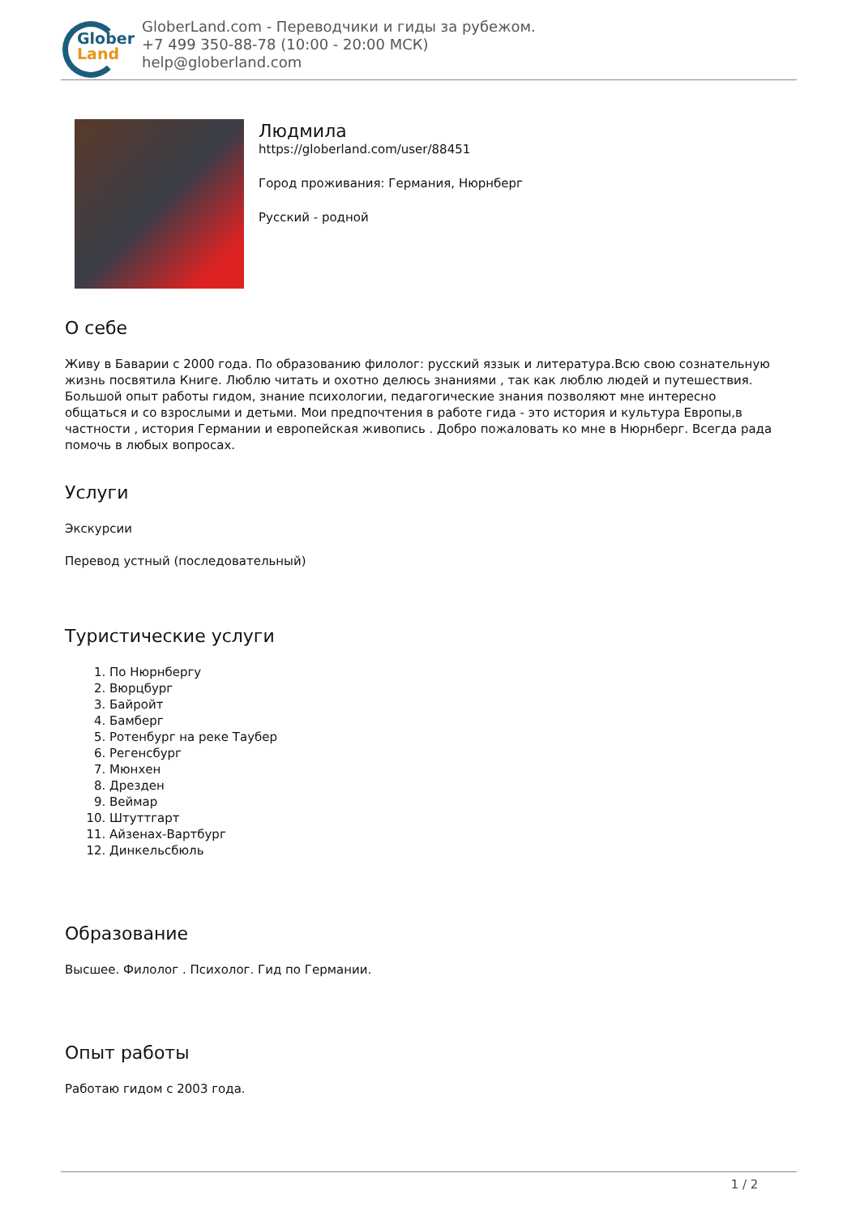Glober
Land
GloberLand.com - Переводчики и гиды за рубежом.
+7 499 350-88-78 (10:00 - 20:00 МСК)
help@globerland.com
Людмила
https://globerland.com/user/88451
Город проживания: Германия, Нюрнберг
Русский - родной
О себе
Живу в Баварии с 2000 года. По образованию филолог: русский яззык и литература.Всю свою сознательную жизнь посвятила Книге. Люблю читать и охотно делюсь знаниями , так как люблю людей и путешествия. Большой опыт работы гидом, знание психологии, педагогические знания позволяют мне интересно общаться и со взрослыми и детьми. Мои предпочтения в работе гида - это история и культура Европы,в частности , история Германии и европейская живопись . Добро пожаловать ко мне в Нюрнберг. Всегда рада помочь в любых вопросах.
Услуги
Экскурсии
Перевод устный (последовательный)
Туристические услуги
1. По Нюрнбергу
2. Вюрцбург
3. Байройт
4. Бамберг
5. Ротенбург на реке Таубер
6. Регенсбург
7. Мюнхен
8. Дрезден
9. Веймар
10. Штуттгарт
11. Айзенах-Вартбург
12. Динкельсбюль
Образование
Высшее. Филолог . Психолог. Гид по Германии.
Опыт работы
Работаю гидом с 2003 года.
1 / 2